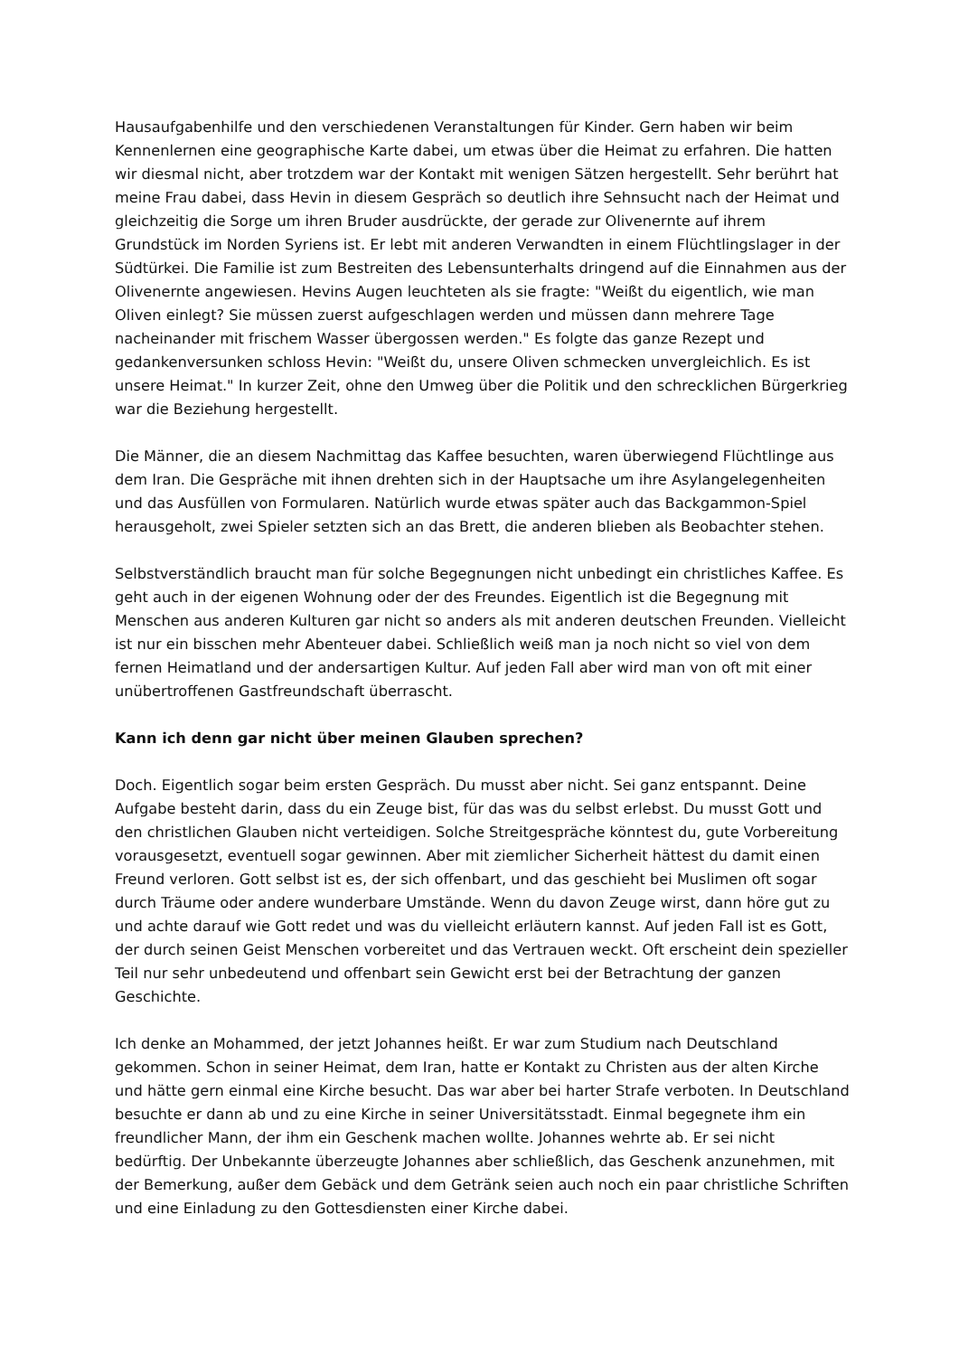Hausaufgabenhilfe und den verschiedenen Veranstaltungen für Kinder. Gern haben wir beim Kennenlernen eine geographische Karte dabei, um etwas über die Heimat zu erfahren. Die hatten wir diesmal nicht, aber trotzdem war der Kontakt mit wenigen Sätzen hergestellt. Sehr berührt hat meine Frau dabei, dass Hevin in diesem Gespräch so deutlich ihre Sehnsucht nach der Heimat und gleichzeitig die Sorge um ihren Bruder ausdrückte, der gerade zur Olivenernte auf ihrem Grundstück im Norden Syriens ist. Er lebt mit anderen Verwandten in einem Flüchtlingslager in der Südtürkei. Die Familie ist zum Bestreiten des Lebensunterhalts dringend auf die Einnahmen aus der Olivenernte angewiesen. Hevins Augen leuchteten als sie fragte: "Weißt du eigentlich, wie man Oliven einlegt? Sie müssen zuerst aufgeschlagen werden und müssen dann mehrere Tage nacheinander mit frischem Wasser übergossen werden." Es folgte das ganze Rezept und gedankenversunken schloss Hevin: "Weißt du, unsere Oliven schmecken unvergleichlich. Es ist unsere Heimat." In kurzer Zeit, ohne den Umweg über die Politik und den schrecklichen Bürgerkrieg war die Beziehung hergestellt.
Die Männer, die an diesem Nachmittag das Kaffee besuchten, waren überwiegend Flüchtlinge aus dem Iran. Die Gespräche mit ihnen drehten sich in der Hauptsache um ihre Asylangelegenheiten und das Ausfüllen von Formularen. Natürlich wurde etwas später auch das Backgammon-Spiel herausgeholt, zwei Spieler setzten sich an das Brett, die anderen blieben als Beobachter stehen.
Selbstverständlich braucht man für solche Begegnungen nicht unbedingt ein christliches Kaffee. Es geht auch in der eigenen Wohnung oder der des Freundes. Eigentlich ist die Begegnung mit Menschen aus anderen Kulturen gar nicht so anders als mit anderen deutschen Freunden. Vielleicht ist nur ein bisschen mehr Abenteuer dabei. Schließlich weiß man ja noch nicht so viel von dem fernen Heimatland und der andersartigen Kultur. Auf jeden Fall aber wird man von oft mit einer unübertroffenen Gastfreundschaft überrascht.
Kann ich denn gar nicht über meinen Glauben sprechen?
Doch. Eigentlich sogar beim ersten Gespräch. Du musst aber nicht. Sei ganz entspannt. Deine Aufgabe besteht darin, dass du ein Zeuge bist, für das was du selbst erlebst. Du musst Gott und den christlichen Glauben nicht verteidigen. Solche Streitgespräche könntest du, gute Vorbereitung vorausgesetzt, eventuell sogar gewinnen. Aber mit ziemlicher Sicherheit hättest du damit einen Freund verloren. Gott selbst ist es, der sich offenbart, und das geschieht bei Muslimen oft sogar durch Träume oder andere wunderbare Umstände. Wenn du davon Zeuge wirst, dann höre gut zu und achte darauf wie Gott redet und was du vielleicht erläutern kannst. Auf jeden Fall ist es Gott, der durch seinen Geist Menschen vorbereitet und das Vertrauen weckt. Oft erscheint dein spezieller Teil nur sehr unbedeutend und offenbart sein Gewicht erst bei der Betrachtung der ganzen Geschichte.
Ich denke an Mohammed, der jetzt Johannes heißt. Er war zum Studium nach Deutschland gekommen. Schon in seiner Heimat, dem Iran, hatte er Kontakt zu Christen aus der alten Kirche und hätte gern einmal eine Kirche besucht. Das war aber bei harter Strafe verboten. In Deutschland besuchte er dann ab und zu eine Kirche in seiner Universitätsstadt. Einmal begegnete ihm ein freundlicher Mann, der ihm ein Geschenk machen wollte. Johannes wehrte ab. Er sei nicht bedürftig. Der Unbekannte überzeugte Johannes aber schließlich, das Geschenk anzunehmen, mit der Bemerkung, außer dem Gebäck und dem Getränk seien auch noch ein paar christliche Schriften und eine Einladung zu den Gottesdiensten einer Kirche dabei.